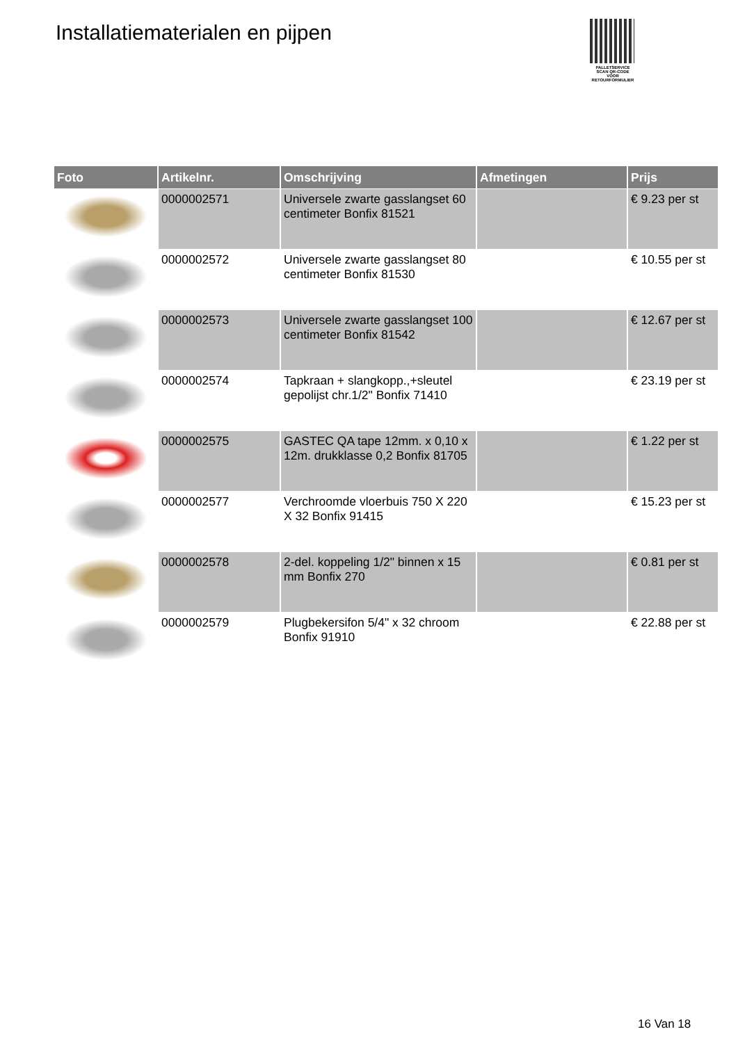Installatiematerialen en pijpen
PALLETSERVICE
SCAN QR-CODE VOOR RETOURFORMULIER
| Foto | Artikelnr. | Omschrijving | Afmetingen | Prijs |
| --- | --- | --- | --- | --- |
| | 0000002571 | Universele zwarte gasslangset 60 centimeter Bonfix 81521 | | € 9.23 per st |
| | 0000002572 | Universele zwarte gasslangset 80 centimeter Bonfix 81530 | | € 10.55 per st |
| | 0000002573 | Universele zwarte gasslangset 100 centimeter Bonfix 81542 | | € 12.67 per st |
| | 0000002574 | Tapkraan + slangkopp.,+sleutel gepolijst chr.1/2" Bonfix 71410 | | € 23.19 per st |
| | 0000002575 | GASTEC QA tape 12mm. x 0,10 x 12m. drukklasse 0,2 Bonfix 81705 | | € 1.22 per st |
| | 0000002577 | Verchroomde vloerbuis 750 X 220 X 32 Bonfix 91415 | | € 15.23 per st |
| | 0000002578 | 2-del. koppeling 1/2" binnen x 15 mm Bonfix 270 | | € 0.81 per st |
| | 0000002579 | Plugbekersifon 5/4" x 32 chroom Bonfix 91910 | | € 22.88 per st |
16 Van 18